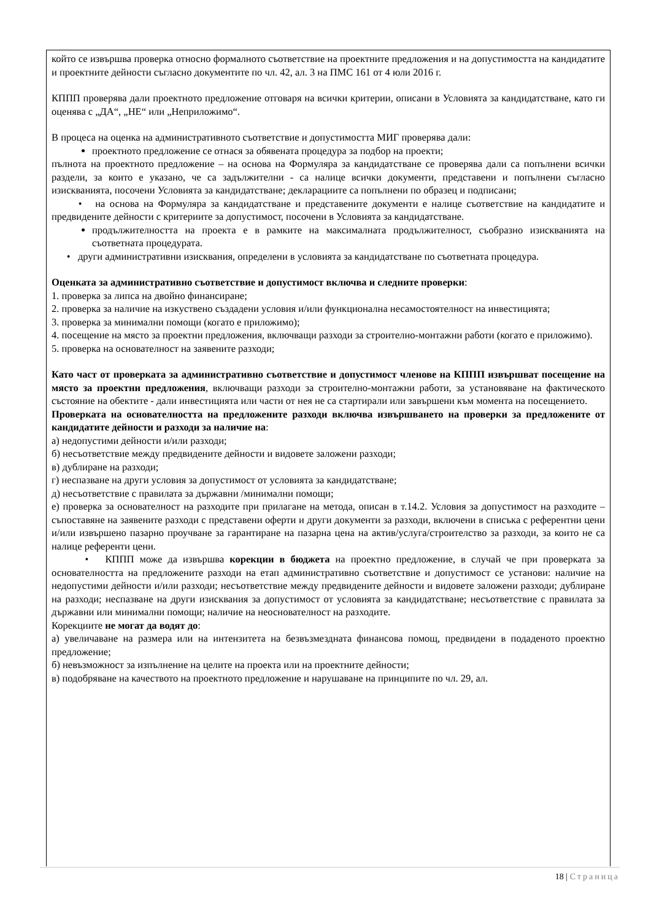който се извършва проверка относно формалното съответствие на проектните предложения и на допустимостта на кандидатите и проектните дейности съгласно документите по чл. 42, ал. 3 на ПМС 161 от 4 юли 2016 г.
КППП проверява дали проектното предложение отговаря на всички критерии, описани в Условията за кандидатстване, като ги оценява с „ДА“, „НЕ“ или „Неприложимо“.
В процеса на оценка на административното съответствие и допустимостта МИГ проверява дали:
проектното предложение се отнася за обявената процедура за подбор на проекти;
пълнота на проектното предложение – на основа на Формуляра за кандидатстване се проверява дали са попълнени всички раздели, за които е указано, че са задължителни - са налице всички документи, представени и попълнени съгласно изискванията, посочени Условията за кандидатстване; декларациите са попълнени по образец и подписани;
• на основа на Формуляра за кандидатстване и представените документи е налице съответствие на кандидатите и предвидените дейности с критериите за допустимост, посочени в Условията за кандидатстване.
продължителността на проекта е в рамките на максималната продължителност, съобразно изискванията на съответната процедурата.
• други административни изисквания, определени в условията за кандидатстване по съответната процедура.
Оценката за административно съответствие и допустимост включва и следните проверки:
1. проверка за липса на двойно финансиране;
2. проверка за наличие на изкуствено създадени условия и/или функционална несамостоятелност на инвестицията;
3. проверка за минимални помощи (когато е приложимо);
4. посещение на място за проектни предложения, включващи разходи за строително-монтажни работи (когато е приложимо).
5. проверка на основателност на заявените разходи;
Като част от проверката за административно съответствие и допустимост членове на КППП извършват посещение на място за проектни предложения, включващи разходи за строително-монтажни работи, за установяване на фактическото състояние на обектите - дали инвестицията или части от нея не са стартирали или завършени към момента на посещението.
Проверката на основателността на предложените разходи включва извършването на проверки за предложените от кандидатите дейности и разходи за наличие на:
а) недопустими дейности и/или разходи;
б) несъответствие между предвидените дейности и видовете заложени разходи;
в) дублиране на разходи;
г) неспазване на други условия за допустимост от условията за кандидатстване;
д) несъответствие с правилата за държавни /минимални помощи;
е) проверка за основателност на разходите при прилагане на метода, описан в т.14.2. Условия за допустимост на разходите – съпоставяне на заявените разходи с представени оферти и други документи за разходи, включени в списъка с референтни цени и/или извършено пазарно проучване за гарантиране на пазарна цена на актив/услуга/строителство за разходи, за които не са налице референти цени.
• КППП може да извършва корекции в бюджета на проектно предложение, в случай че при проверката за основателността на предложените разходи на етап административно съответствие и допустимост се установи: наличие на недопустими дейности и/или разходи; несъответствие между предвидените дейности и видовете заложени разходи; дублиране на разходи; неспазване на други изисквания за допустимост от условията за кандидатстване; несъответствие с правилата за държавни или минимални помощи; наличие на неоснователност на разходите.
Корекциите не могат да водят до:
а) увеличаване на размера или на интензитета на безвъзмездната финансова помощ, предвидени в подаденото проектно предложение;
б) невъзможност за изпълнение на целите на проекта или на проектните дейности;
в) подобряване на качеството на проектното предложение и нарушаване на принципите по чл. 29, ал.
18 | Страница